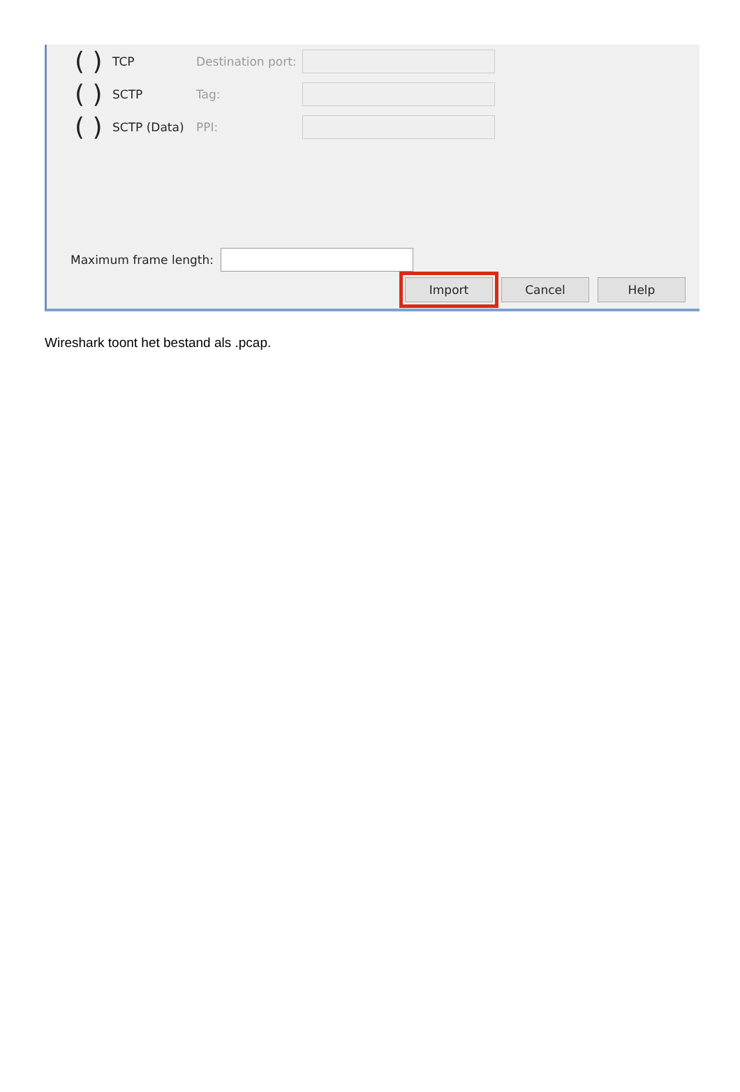( ) TCP Destination port:
( ) SCTP Tag:
( ) SCTP (Data) PPI:
Maximum frame length:
Import Cancel Help
Wireshark toont het bestand als .pcap.